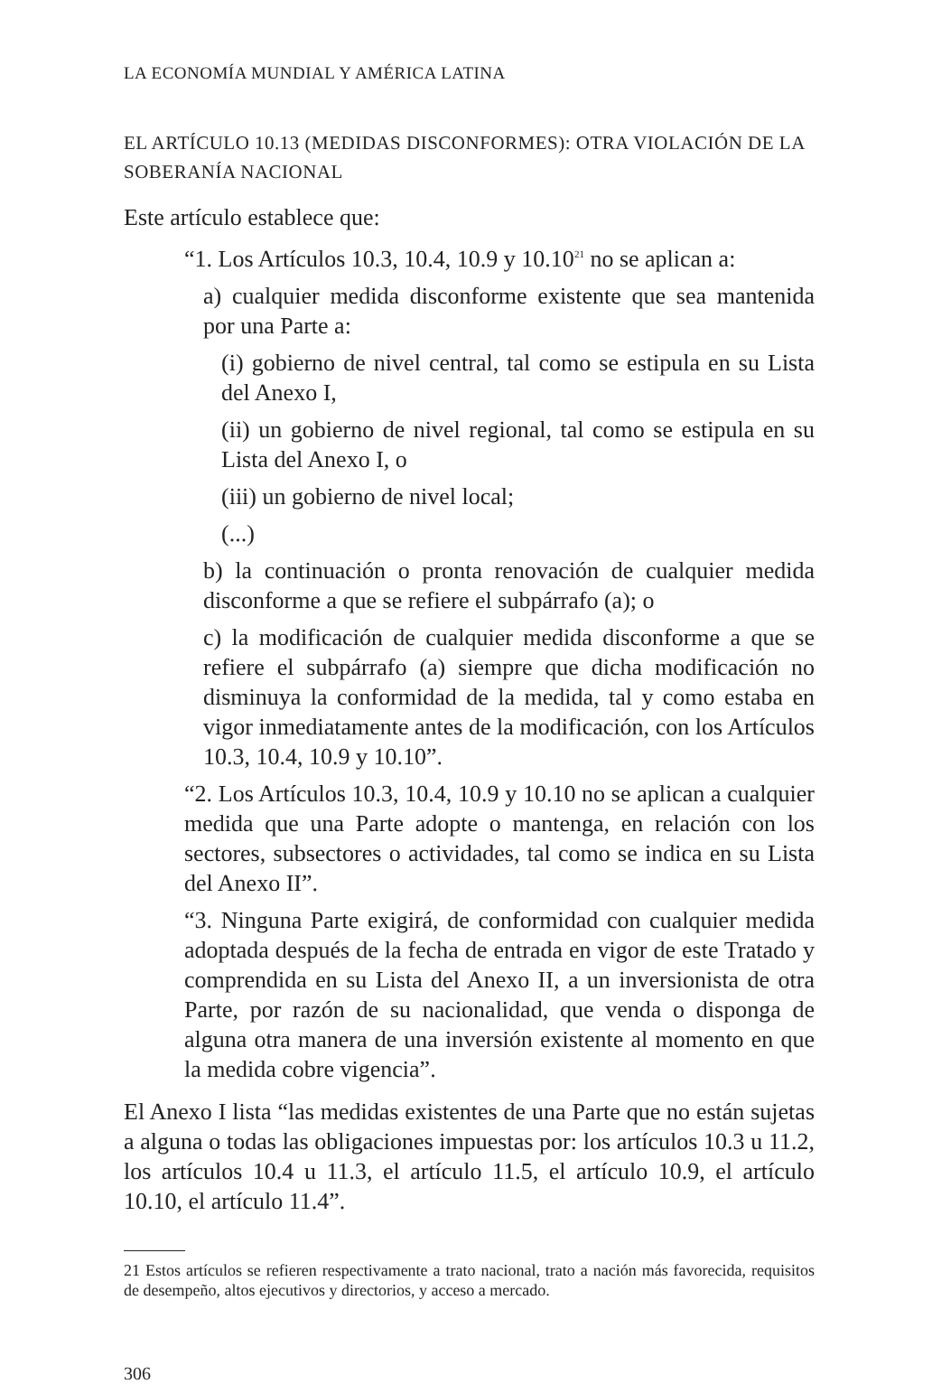LA ECONOMÍA MUNDIAL Y AMÉRICA LATINA
EL ARTÍCULO 10.13 (MEDIDAS DISCONFORMES): OTRA VIOLACIÓN DE LA SOBERANÍA NACIONAL
Este artículo establece que:
“1. Los Artículos 10.3, 10.4, 10.9 y 10.10<sup>21</sup> no se aplican a:
a) cualquier medida disconforme existente que sea mantenida por una Parte a:
(i) gobierno de nivel central, tal como se estipula en su Lista del Anexo I,
(ii) un gobierno de nivel regional, tal como se estipula en su Lista del Anexo I, o
(iii) un gobierno de nivel local;
(...)
b) la continuación o pronta renovación de cualquier medida disconforme a que se refiere el subpárrafo (a); o
c) la modificación de cualquier medida disconforme a que se refiere el subpárrafo (a) siempre que dicha modificación no disminuya la conformidad de la medida, tal y como estaba en vigor inmediatamente antes de la modificación, con los Artículos 10.3, 10.4, 10.9 y 10.10”.
“2. Los Artículos 10.3, 10.4, 10.9 y 10.10 no se aplican a cualquier medida que una Parte adopte o mantenga, en relación con los sectores, subsectores o actividades, tal como se indica en su Lista del Anexo II”.
“3. Ninguna Parte exigirá, de conformidad con cualquier medida adoptada después de la fecha de entrada en vigor de este Tratado y comprendida en su Lista del Anexo II, a un inversionista de otra Parte, por razón de su nacionalidad, que venda o disponga de alguna otra manera de una inversión existente al momento en que la medida cobre vigencia”.
El Anexo I lista “las medidas existentes de una Parte que no están sujetas a alguna o todas las obligaciones impuestas por: los artículos 10.3 u 11.2, los artículos 10.4 u 11.3, el artículo 11.5, el artículo 10.9, el artículo 10.10, el artículo 11.4”.
21 Estos artículos se refieren respectivamente a trato nacional, trato a nación más favorecida, requisitos de desempeño, altos ejecutivos y directorios, y acceso a mercado.
306